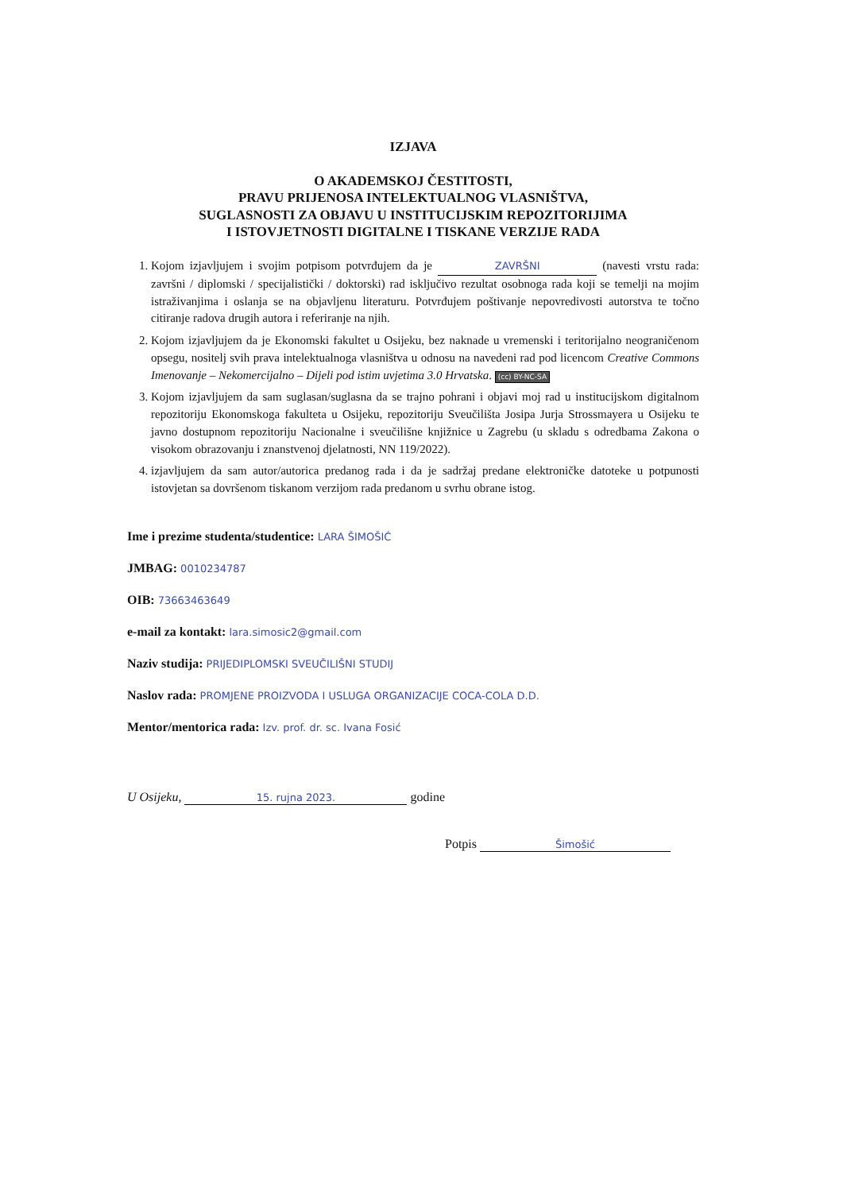IZJAVA
O AKADEMSKOJ ČESTITOSTI,
PRAVU PRIJENOSA INTELEKTUALNOG VLASNIŠTVA,
SUGLASNOSTI ZA OBJAVU U INSTITUCIJSKIM REPOZITORIJIMA
I ISTOVJETNOSTI DIGITALNE I TISKANE VERZIJE RADA
1. Kojom izjavljujem i svojim potpisom potvrđujem da je ZAVRŠNI (navesti vrstu rada: završni / diplomski / specijalistički / doktorski) rad isključivo rezultat osobnoga rada koji se temelji na mojim istraživanjima i oslanja se na objavljenu literaturu. Potvrđujem poštivanje nepovredivosti autorstva te točno citiranje radova drugih autora i referiranje na njih.
2. Kojom izjavljujem da je Ekonomski fakultet u Osijeku, bez naknade u vremenski i teritorijalno neograničenom opsegu, nositelj svih prava intelektualnoga vlasništva u odnosu na navedeni rad pod licencom Creative Commons Imenovanje – Nekomercijalno – Dijeli pod istim uvjetima 3.0 Hrvatska. (cc) BY-NC-SA
3. Kojom izjavljujem da sam suglasan/suglasna da se trajno pohrani i objavi moj rad u institucijskom digitalnom repozitoriju Ekonomskoga fakulteta u Osijeku, repozitoriju Sveučilišta Josipa Jurja Strossmayera u Osijeku te javno dostupnom repozitoriju Nacionalne i sveučilišne knjižnice u Zagrebu (u skladu s odredbama Zakona o visokom obrazovanju i znanstvenoj djelatnosti, NN 119/2022).
4. izjavljujem da sam autor/autorica predanog rada i da je sadržaj predane elektroničke datoteke u potpunosti istovjetan sa dovršenom tiskanom verzijom rada predanom u svrhu obrane istog.
Ime i prezime studenta/studentice: LARA ŠIMOŠIĆ
JMBAG: 0010234787
OIB: 73663463649
e-mail za kontakt: lara.simosic2@gmail.com
Naziv studija: PRIJEDIPLOMSKI SVEUČILIŠNI STUDIJ
Naslov rada: PROMJENE PROIZVODA I USLUGA ORGANIZACIJE COCA-COLA D.D.
Mentor/mentorica rada: Izv. prof. dr. sc. Ivana Fosić
U Osijeku, 15. rujna 2023. godine
Potpis Šimošić